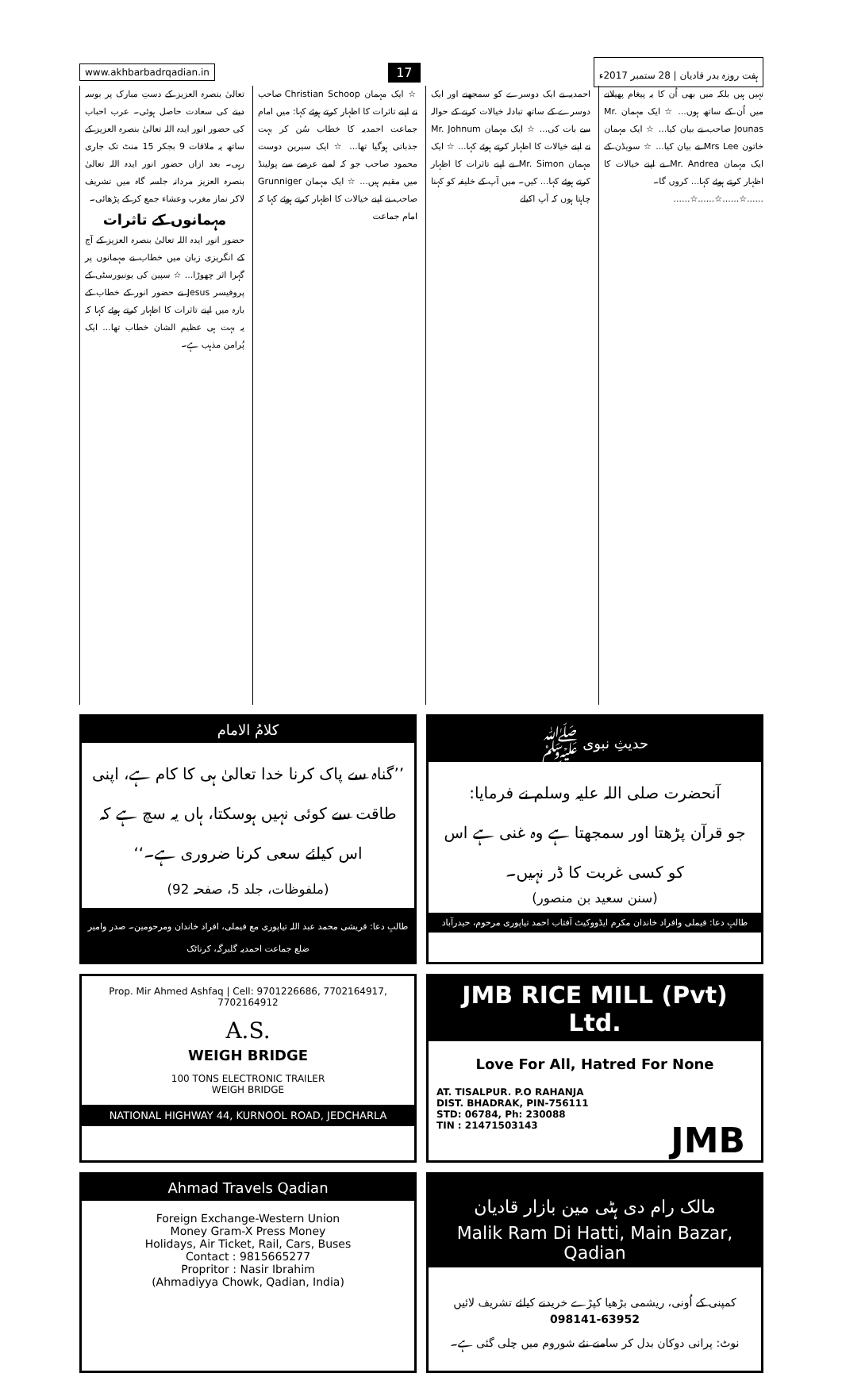www.akhbarbadrqadian.in 17 ہفت روزہ بدر قادیان | 28 ستمبر 2017ء
تعالیٰ بنصرہ العزیز کے دستِ مبارک پر بوسہ دینے کی سعادت حاصل ہوئی۔ عرب احباب کی حضور انور ایدہ اللہ تعالیٰ بنصرہ العزیز کے ساتھ یہ ملاقات 9 بجکر 15 منٹ تک جاری رہی۔ بعد ازاں حضور انور ایدہ اللہ تعالیٰ بنصرہ العزیز مردانہ جلسہ گاہ میں تشریف لاکر نماز مغرب وعشاء جمع کر کے پڑھائی۔
مہمانوں کے تاثرات
حضور انور ایدہ اللہ تعالیٰ بنصرہ العزیز کے آج کے انگریزی زبان میں خطاب نے مہمانوں پر گہرا اثر چھوڑا... ☆ سپین کی یونیورسٹی کے پروفیسر Jesus نے حضور انور کے خطاب کے بارہ میں اپنے تاثرات کا اظہار کرتے ہوئے کہا کہ یہ بہت ہی عظیم الشان خطاب تھا... ایک پُرامن مذہب ہے۔
☆ ایک مہمان Christian Schoop صاحب نے اپنے تاثرات کا اظہار کرتے ہوئے کہا: میں امام جماعت احمدیہ کا خطاب سُن کر بہت جذباتی ہوگیا تھا... ☆ ایک سیرین دوست محمود صاحب جو کہ لمبے عرصے سے پولینڈ میں مقیم ہیں... ☆ ایک مہمان Grunniger صاحب نے اپنے خیالات کا اظہار کرتے ہوئے کہا کہ امام جماعت
احمدیہ نے ایک دوسرے کو سمجھنے اور ایک دوسرے کے ساتھ تبادلہ خیالات کرنے کے حوالہ سے بات کی... ☆ ایک مہمان Mr. Johnum نے اپنے خیالات کا اظہار کرتے ہوئے کہا... ☆ ایک مہمان Mr. Simon نے اپنے تاثرات کا اظہار کرتے ہوئے کہا... کیں۔ میں آپ کے خلیفہ کو کہنا چاہتا ہوں کہ آپ اکیلے
نہیں ہیں بلکہ میں بھی اُن کا یہ پیغام پھیلانے میں اُن کے ساتھ ہوں... ☆ ایک مہمان Mr. Jounas صاحب نے بیان کیا... ☆ ایک مہمان خاتون Mrs Lee نے بیان کیا... ☆ سویڈن کے ایک مہمان Mr. Andrea نے اپنے خیالات کا اظہار کرتے ہوئے کہا... کروں گا۔
......☆......☆......☆......
کلامُ الامام
’’گناہ سے پاک کرنا خدا تعالیٰ ہی کا کام ہے، اپنی طاقت سے کوئی نہیں ہوسکتا، ہاں یہ سچ ہے کہ اس کیلئے سعی کرنا ضروری ہے۔‘‘
(ملفوظات، جلد 5، صفحہ 92)
طالبِ دعا: قریشی محمد عبد اللہ تیاپوری مع فیملی، افراد خاندان ومرحومین۔ صدر وامیر ضلع جماعت احمدیہ گلبرگہ، کرناٹک
حدیثِ نبوی ﷺ
آنحضرت صلی اللہ علیہ وسلم نے فرمایا:
جو قرآن پڑھتا اور سمجھتا ہے وہ غنی ہے اس کو کسی غربت کا ڈر نہیں۔
(سنن سعید بن منصور)
طالبِ دعا: فیملی وافراد خاندان مکرم ایڈووکیٹ آفتاب احمد تیاپوری مرحوم، حیدرآباد
Prop. Mir Ahmed Ashfaq | Cell: 9701226686, 7702164917, 7702164912
A.S.
WEIGH BRIDGE
100 TONS ELECTRONIC TRAILER
WEIGH BRIDGE
NATIONAL HIGHWAY 44, KURNOOL ROAD, JEDCHARLA
JMB RICE MILL (Pvt) Ltd.
Love For All, Hatred For None
AT. TISALPUR. P.O RAHANJA
DIST. BHADRAK, PIN-756111
STD: 06784, Ph: 230088
TIN : 21471503143 JMB
Ahmad Travels Qadian
Foreign Exchange-Western Union
Money Gram-X Press Money
Holidays, Air Ticket, Rail, Cars, Buses
Contact : 9815665277
Propritor : Nasir Ibrahim
(Ahmadiyya Chowk, Qadian, India)
مالک رام دی ہٹی مین بازار قادیان
Malik Ram Di Hatti, Main Bazar, Qadian
کمپنی کے اُونی، ریشمی بڑھیا کپڑے خریدنے کیلئے تشریف لائیں
098141-63952
نوٹ: پرانی دوکان بدل کر سامنے نئے شوروم میں چلی گئی ہے۔